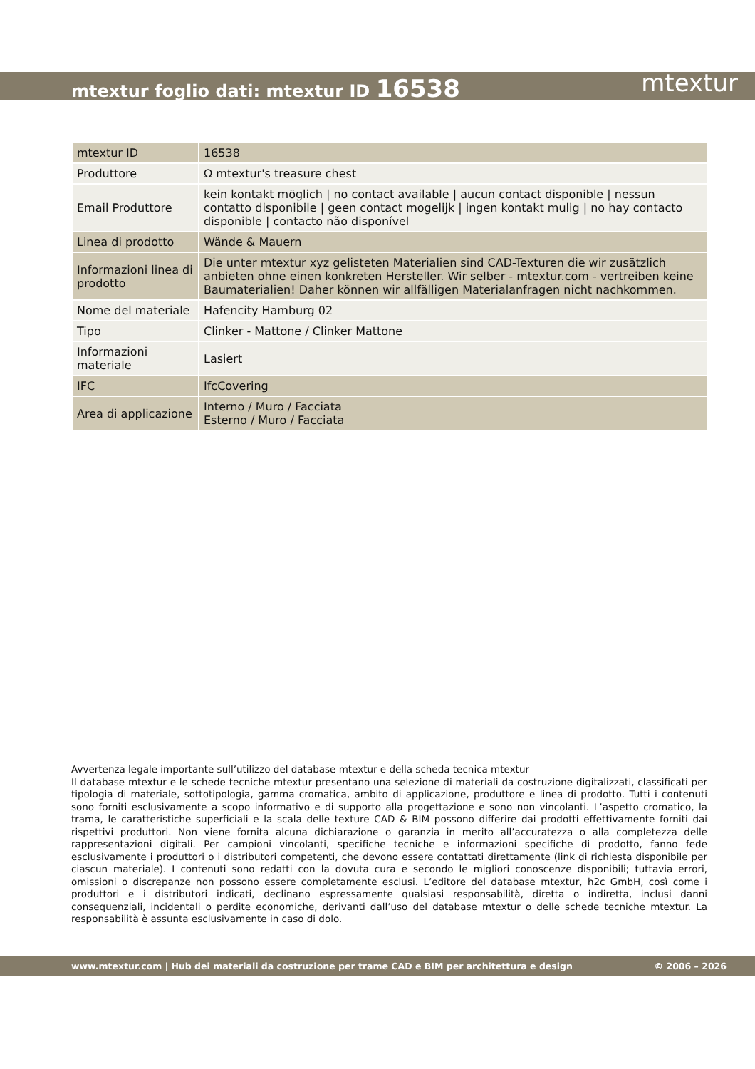mtextur foglio dati: mtextur ID 16538
mtextur
| mtextur ID | 16538 |
| Produttore | Ω mtextur's treasure chest |
| Email Produttore | kein kontakt möglich / no contact available / aucun contact disponible / nessun contatto disponibile / geen contact mogelijk / ingen kontakt mulig / no hay contacto disponible / contacto não disponível |
| Linea di prodotto | Wände & Mauern |
| Informazioni linea di prodotto | Die unter mtextur xyz gelisteten Materialien sind CAD-Texturen die wir zusätzlich anbieten ohne einen konkreten Hersteller. Wir selber - mtextur.com - vertreiben keine Baumaterialien! Daher können wir allfälligen Materialanfragen nicht nachkommen. |
| Nome del materiale | Hafencity Hamburg 02 |
| Tipo | Clinker - Mattone / Clinker Mattone |
| Informazioni materiale | Lasiert |
| IFC | IfcCovering |
| Area di applicazione | Interno / Muro / Facciata Esterno / Muro / Facciata |
Avvertenza legale importante sull’utilizzo del database mtextur e della scheda tecnica mtextur
Il database mtextur e le schede tecniche mtextur presentano una selezione di materiali da costruzione digitalizzati, classificati per tipologia di materiale, sottotipologia, gamma cromatica, ambito di applicazione, produttore e linea di prodotto. Tutti i contenuti sono forniti esclusivamente a scopo informativo e di supporto alla progettazione e sono non vincolanti. L’aspetto cromatico, la trama, le caratteristiche superficiali e la scala delle texture CAD & BIM possono differire dai prodotti effettivamente forniti dai rispettivi produttori. Non viene fornita alcuna dichiarazione o garanzia in merito all’accuratezza o alla completezza delle rappresentazioni digitali. Per campioni vincolanti, specifiche tecniche e informazioni specifiche di prodotto, fanno fede esclusivamente i produttori o i distributori competenti, che devono essere contattati direttamente (link di richiesta disponibile per ciascun materiale). I contenuti sono redatti con la dovuta cura e secondo le migliori conoscenze disponibili; tuttavia errori, omissioni o discrepanze non possono essere completamente esclusi. L’editore del database mtextur, h2c GmbH, così come i produttori e i distributori indicati, declinano espressamente qualsiasi responsabilità, diretta o indiretta, inclusi danni consequenziali, incidentali o perdite economiche, derivanti dall’uso del database mtextur o delle schede tecniche mtextur. La responsabilità è assunta esclusivamente in caso di dolo.
www.mtextur.com | Hub dei materiali da costruzione per trame CAD e BIM per architettura e design © 2006 – 2026